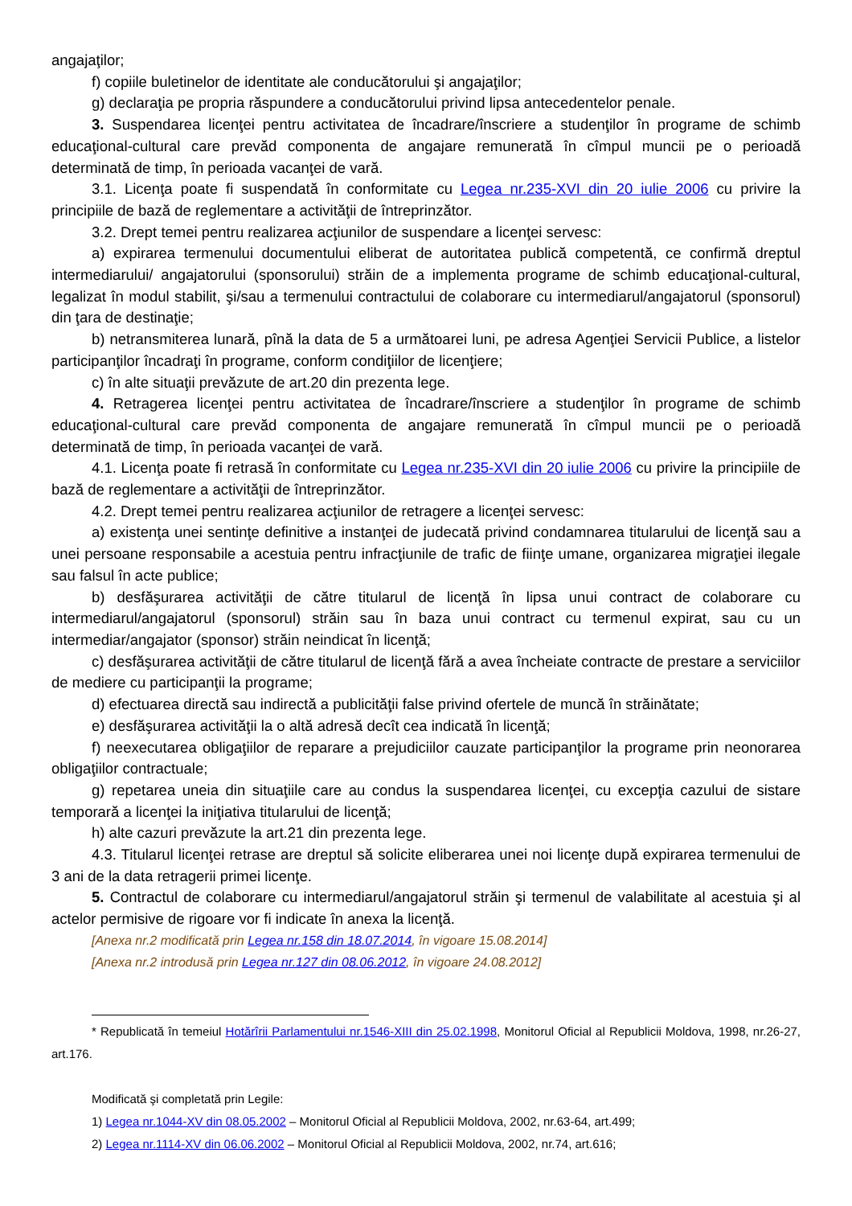angajaţilor;
f) copiile buletinelor de identitate ale conducătorului şi angajaţilor;
g) declaraţia pe propria răspundere a conducătorului privind lipsa antecedentelor penale.
3. Suspendarea licenţei pentru activitatea de încadrare/înscriere a studenţilor în programe de schimb educaţional-cultural care prevăd componenta de angajare remunerată în cîmpul muncii pe o perioadă determinată de timp, în perioada vacanţei de vară.
3.1. Licenţa poate fi suspendată în conformitate cu Legea nr.235-XVI din 20 iulie 2006 cu privire la principiile de bază de reglementare a activităţii de întreprinzător.
3.2. Drept temei pentru realizarea acţiunilor de suspendare a licenţei servesc:
a) expirarea termenului documentului eliberat de autoritatea publică competentă, ce confirmă dreptul intermediarului/ angajatorului (sponsorului) străin de a implementa programe de schimb educaţional-cultural, legalizat în modul stabilit, şi/sau a termenului contractului de colaborare cu intermediarul/angajatorul (sponsorul) din ţara de destinaţie;
b) netransmiterea lunară, pînă la data de 5 a următoarei luni, pe adresa Agenţiei Servicii Publice, a listelor participanţilor încadraţi în programe, conform condiţiilor de licenţiere;
c) în alte situaţii prevăzute de art.20 din prezenta lege.
4. Retragerea licenţei pentru activitatea de încadrare/înscriere a studenţilor în programe de schimb educaţional-cultural care prevăd componenta de angajare remunerată în cîmpul muncii pe o perioadă determinată de timp, în perioada vacanţei de vară.
4.1. Licenţa poate fi retrasă în conformitate cu Legea nr.235-XVI din 20 iulie 2006 cu privire la principiile de bază de reglementare a activităţii de întreprinzător.
4.2. Drept temei pentru realizarea acţiunilor de retragere a licenţei servesc:
a) existenţa unei sentinţe definitive a instanţei de judecată privind condamnarea titularului de licenţă sau a unei persoane responsabile a acestuia pentru infracţiunile de trafic de fiinţe umane, organizarea migraţiei ilegale sau falsul în acte publice;
b) desfăşurarea activităţii de către titularul de licenţă în lipsa unui contract de colaborare cu intermediarul/angajatorul (sponsorul) străin sau în baza unui contract cu termenul expirat, sau cu un intermediar/angajator (sponsor) străin neindicat în licenţă;
c) desfăşurarea activităţii de către titularul de licenţă fără a avea încheiate contracte de prestare a serviciilor de mediere cu participanţii la programe;
d) efectuarea directă sau indirectă a publicităţii false privind ofertele de muncă în străinătate;
e) desfăşurarea activităţii la o altă adresă decît cea indicată în licenţă;
f) neexecutarea obligaţiilor de reparare a prejudiciilor cauzate participanţilor la programe prin neonorarea obligaţiilor contractuale;
g) repetarea uneia din situaţiile care au condus la suspendarea licenţei, cu excepţia cazului de sistare temporară a licenţei la iniţiativa titularului de licenţă;
h) alte cazuri prevăzute la art.21 din prezenta lege.
4.3. Titularul licenţei retrase are dreptul să solicite eliberarea unei noi licenţe după expirarea termenului de 3 ani de la data retragerii primei licenţe.
5. Contractul de colaborare cu intermediarul/angajatorul străin şi termenul de valabilitate al acestuia şi al actelor permisive de rigoare vor fi indicate în anexa la licenţă.
[Anexa nr.2 modificată prin Legea nr.158 din 18.07.2014, în vigoare 15.08.2014]
[Anexa nr.2 introdusă prin Legea nr.127 din 08.06.2012, în vigoare 24.08.2012]
* Republicată în temeiul Hotărîrii Parlamentului nr.1546-XIII din 25.02.1998, Monitorul Oficial al Republicii Moldova, 1998, nr.26-27, art.176.
Modificată şi completată prin Legile:
1) Legea nr.1044-XV din 08.05.2002 – Monitorul Oficial al Republicii Moldova, 2002, nr.63-64, art.499;
2) Legea nr.1114-XV din 06.06.2002 – Monitorul Oficial al Republicii Moldova, 2002, nr.74, art.616;